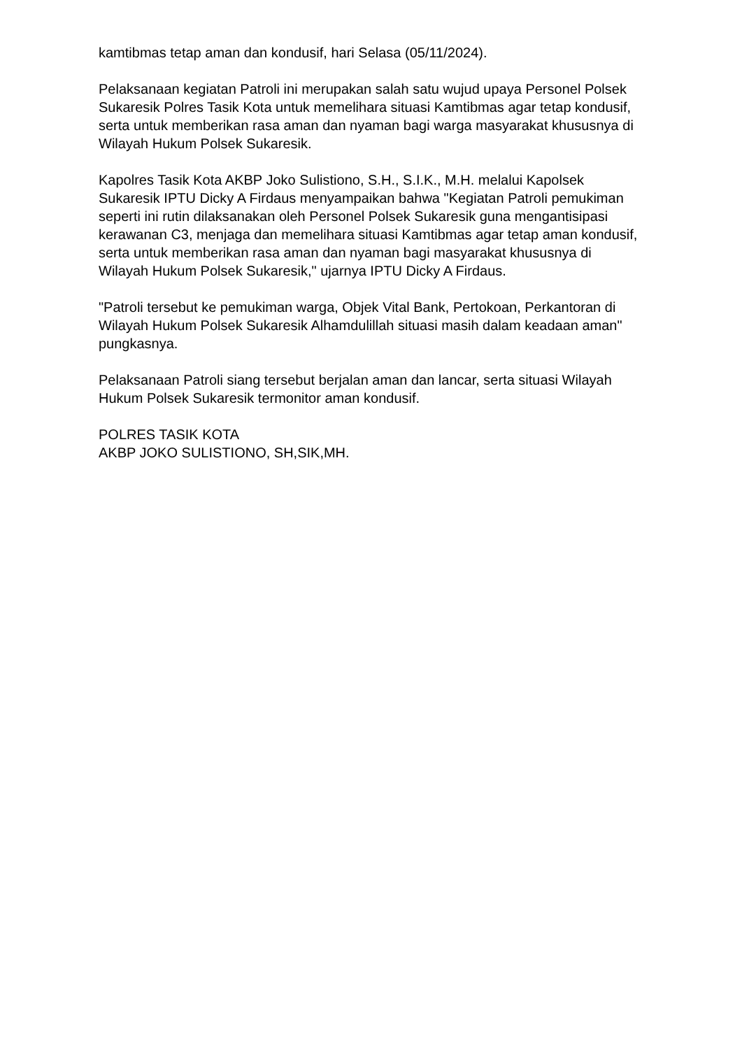kamtibmas tetap aman dan kondusif, hari Selasa (05/11/2024).
Pelaksanaan kegiatan Patroli ini merupakan salah satu wujud upaya Personel Polsek Sukaresik Polres Tasik Kota untuk memelihara situasi Kamtibmas agar tetap kondusif, serta untuk memberikan rasa aman dan nyaman bagi warga masyarakat khususnya di Wilayah Hukum Polsek Sukaresik.
Kapolres Tasik Kota AKBP Joko Sulistiono, S.H., S.I.K., M.H. melalui Kapolsek Sukaresik IPTU Dicky A Firdaus menyampaikan bahwa "Kegiatan Patroli pemukiman seperti ini rutin dilaksanakan oleh Personel Polsek Sukaresik guna mengantisipasi kerawanan C3, menjaga dan memelihara situasi Kamtibmas agar tetap aman kondusif, serta untuk memberikan rasa aman dan nyaman bagi masyarakat khususnya di Wilayah Hukum Polsek Sukaresik," ujarnya IPTU Dicky A Firdaus.
"Patroli tersebut ke pemukiman warga, Objek Vital Bank, Pertokoan, Perkantoran di Wilayah Hukum Polsek Sukaresik Alhamdulillah situasi masih dalam keadaan aman" pungkasnya.
Pelaksanaan Patroli siang tersebut berjalan aman dan lancar, serta situasi Wilayah Hukum Polsek Sukaresik termonitor aman kondusif.
POLRES TASIK KOTA
AKBP JOKO SULISTIONO, SH,SIK,MH.